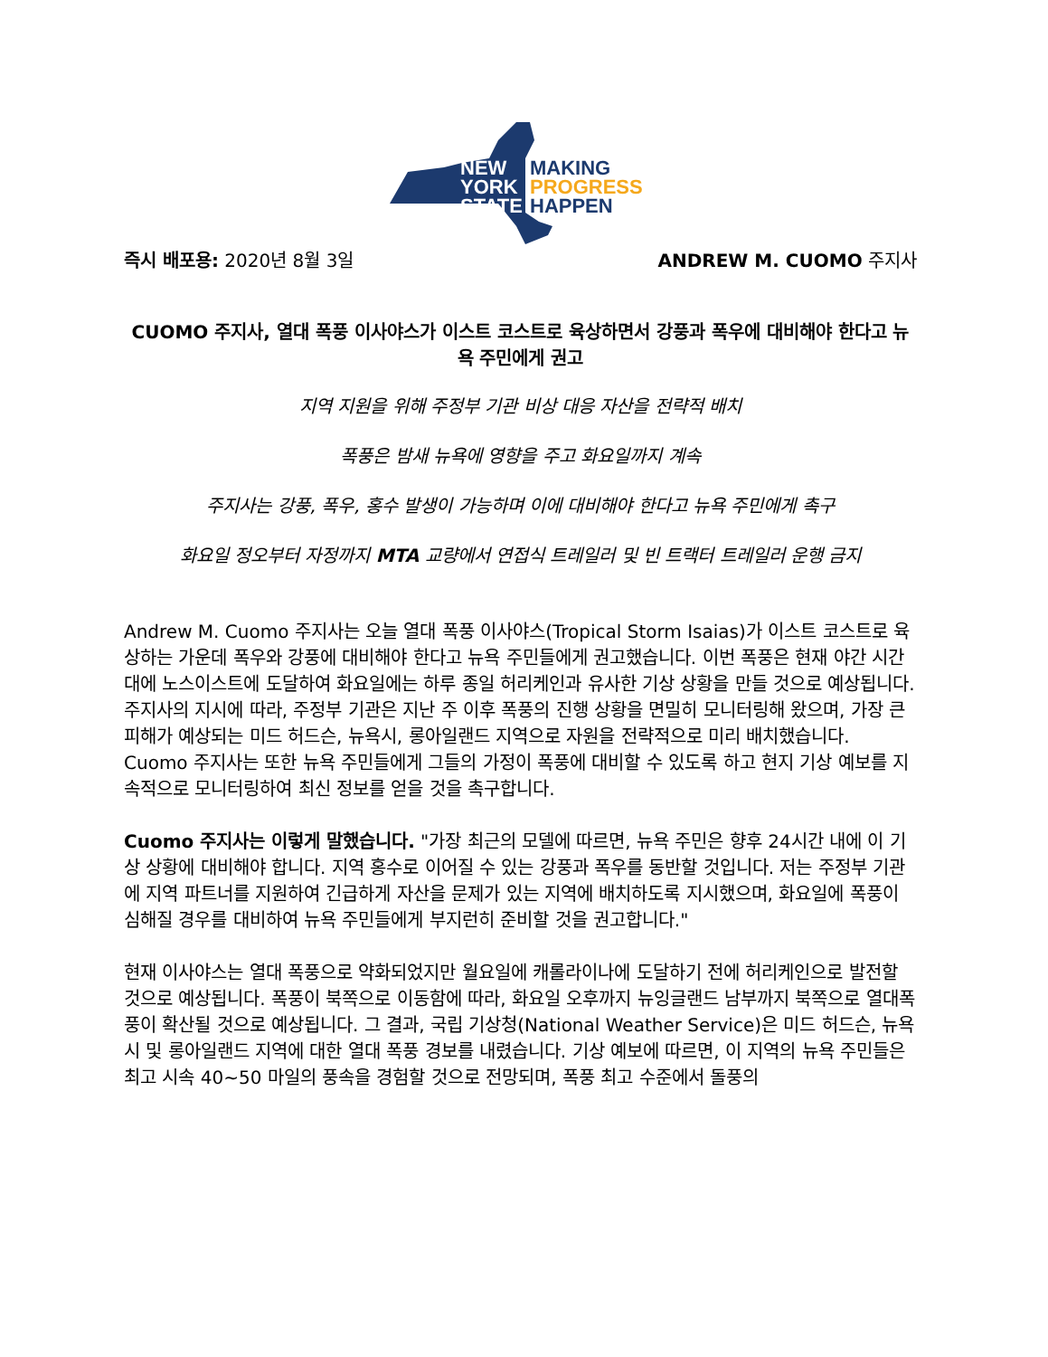NEW
YORK
STATE
MAKING
PROGRESS
HAPPEN
즉시 배포용: 2020년 8월 3일 ANDREW M. CUOMO 주지사
CUOMO 주지사, 열대 폭풍 이사야스가 이스트 코스트로 육상하면서 강풍과 폭우에 대비해야 한다고 뉴욕 주민에게 권고
지역 지원을 위해 주정부 기관 비상 대응 자산을 전략적 배치
폭풍은 밤새 뉴욕에 영향을 주고 화요일까지 계속
주지사는 강풍, 폭우, 홍수 발생이 가능하며 이에 대비해야 한다고 뉴욕 주민에게 촉구
화요일 정오부터 자정까지 MTA 교량에서 연접식 트레일러 및 빈 트랙터 트레일러 운행 금지
Andrew M. Cuomo 주지사는 오늘 열대 폭풍 이사야스(Tropical Storm Isaias)가 이스트 코스트로 육상하는 가운데 폭우와 강풍에 대비해야 한다고 뉴욕 주민들에게 권고했습니다. 이번 폭풍은 현재 야간 시간대에 노스이스트에 도달하여 화요일에는 하루 종일 허리케인과 유사한 기상 상황을 만들 것으로 예상됩니다. 주지사의 지시에 따라, 주정부 기관은 지난 주 이후 폭풍의 진행 상황을 면밀히 모니터링해 왔으며, 가장 큰 피해가 예상되는 미드 허드슨, 뉴욕시, 롱아일랜드 지역으로 자원을 전략적으로 미리 배치했습니다. Cuomo 주지사는 또한 뉴욕 주민들에게 그들의 가정이 폭풍에 대비할 수 있도록 하고 현지 기상 예보를 지속적으로 모니터링하여 최신 정보를 얻을 것을 촉구합니다.
Cuomo 주지사는 이렇게 말했습니다. "가장 최근의 모델에 따르면, 뉴욕 주민은 향후 24시간 내에 이 기상 상황에 대비해야 합니다. 지역 홍수로 이어질 수 있는 강풍과 폭우를 동반할 것입니다. 저는 주정부 기관에 지역 파트너를 지원하여 긴급하게 자산을 문제가 있는 지역에 배치하도록 지시했으며, 화요일에 폭풍이 심해질 경우를 대비하여 뉴욕 주민들에게 부지런히 준비할 것을 권고합니다."
현재 이사야스는 열대 폭풍으로 약화되었지만 월요일에 캐롤라이나에 도달하기 전에 허리케인으로 발전할 것으로 예상됩니다. 폭풍이 북쪽으로 이동함에 따라, 화요일 오후까지 뉴잉글랜드 남부까지 북쪽으로 열대폭풍이 확산될 것으로 예상됩니다. 그 결과, 국립 기상청(National Weather Service)은 미드 허드슨, 뉴욕시 및 롱아일랜드 지역에 대한 열대 폭풍 경보를 내렸습니다. 기상 예보에 따르면, 이 지역의 뉴욕 주민들은 최고 시속 40~50 마일의 풍속을 경험할 것으로 전망되며, 폭풍 최고 수준에서 돌풍의